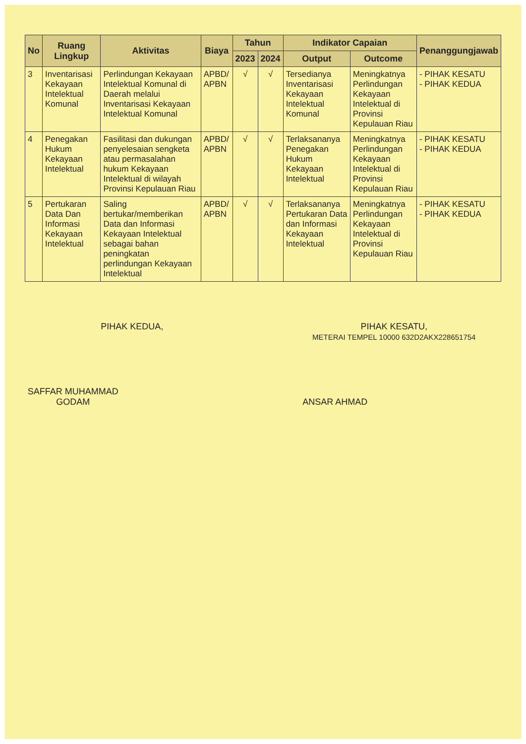| No | Ruang Lingkup | Aktivitas | Biaya | Tahun | | Indikator Capaian | | Penanggungjawab |
| --- | --- | --- | --- | --- | --- | --- | --- | --- |
| | | | | 2023 | 2024 | Output | Outcome | |
| 3 | Inventarisasi Kekayaan Intelektual Komunal | Perlindungan Kekayaan Intelektual Komunal di Daerah melalui Inventarisasi Kekayaan Intelektual Komunal | APBD/ APBN | √ | √ | Tersedianya Inventarisasi Kekayaan Intelektual Komunal | Meningkatnya Perlindungan Kekayaan Intelektual di Provinsi Kepulauan Riau | - PIHAK KESATU - PIHAK KEDUA |
| 4 | Penegakan Hukum Kekayaan Intelektual | Fasilitasi dan dukungan penyelesaian sengketa atau permasalahan hukum Kekayaan Intelektual di wilayah Provinsi Kepulauan Riau | APBD/ APBN | √ | √ | Terlaksananya Penegakan Hukum Kekayaan Intelektual | Meningkatnya Perlindungan Kekayaan Intelektual di Provinsi Kepulauan Riau | - PIHAK KESATU - PIHAK KEDUA |
| 5 | Pertukaran Data Dan Informasi Kekayaan Intelektual | Saling bertukar/memberikan Data dan Informasi Kekayaan Intelektual sebagai bahan peningkatan perlindungan Kekayaan Intelektual | APBD/ APBN | √ | √ | Terlaksananya Pertukaran Data dan Informasi Kekayaan Intelektual | Meningkatnya Perlindungan Kekayaan Intelektual di Provinsi Kepulauan Riau | - PIHAK KESATU - PIHAK KEDUA |
PIHAK KEDUA,
SAFFAR MUHAMMAD GODAM
PIHAK KESATU,
METERAI TEMPEL 10000 632D2AKX228651754
ANSAR AHMAD